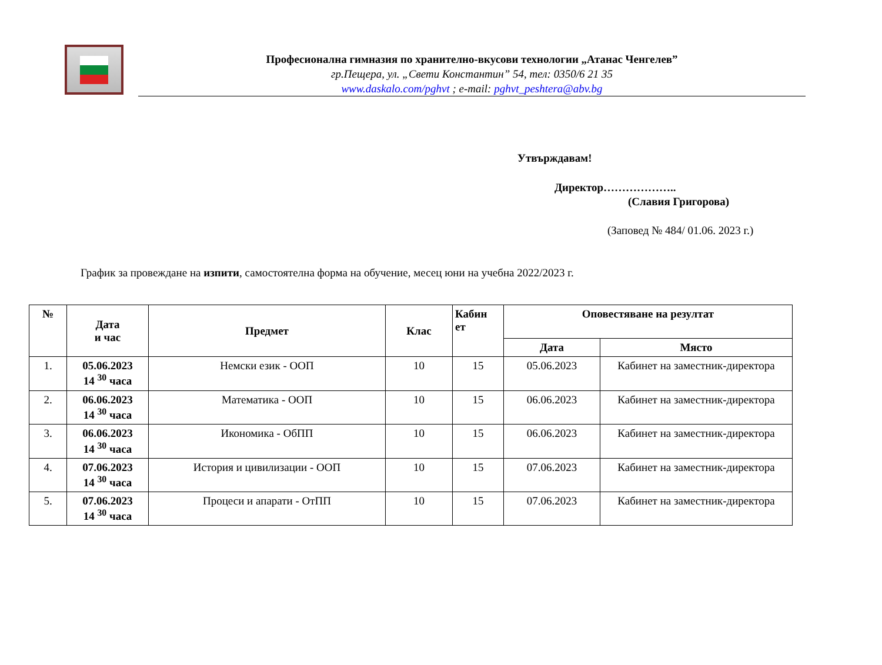Професионална гимназия по хранително-вкусови технологии „Атанас Ченгелев”
гр.Пещера, ул. „Свети Константин” 54, тел: 0350/6 21 35
www.daskalo.com/pghvt ; e-mail: pghvt_peshtera@abv.bg
Утвърждавам!
Директор………………..
(Славия Григорова)
(Заповед № 484/ 01.06. 2023 г.)
График за провеждане на изпити, самостоятелна форма на обучение, месец юни на учебна 2022/2023 г.
| № | Дата и час | Предмет | Клас | Кабин ет | Оповестяване на резултат | |
| --- | --- | --- | --- | --- | --- | --- |
| | | | | | Дата | Място |
| 1. | 05.06.2023 14 <sup>30</sup> часа | Немски език - ООП | 10 | 15 | 05.06.2023 | Кабинет на заместник-директора |
| 2. | 06.06.2023 14 <sup>30</sup> часа | Математика - ООП | 10 | 15 | 06.06.2023 | Кабинет на заместник-директора |
| 3. | 06.06.2023 14 <sup>30</sup> часа | Икономика - ОбПП | 10 | 15 | 06.06.2023 | Кабинет на заместник-директора |
| 4. | 07.06.2023 14 <sup>30</sup> часа | История и цивилизации - ООП | 10 | 15 | 07.06.2023 | Кабинет на заместник-директора |
| 5. | 07.06.2023 14 <sup>30</sup> часа | Процеси и апарати - ОтПП | 10 | 15 | 07.06.2023 | Кабинет на заместник-директора |